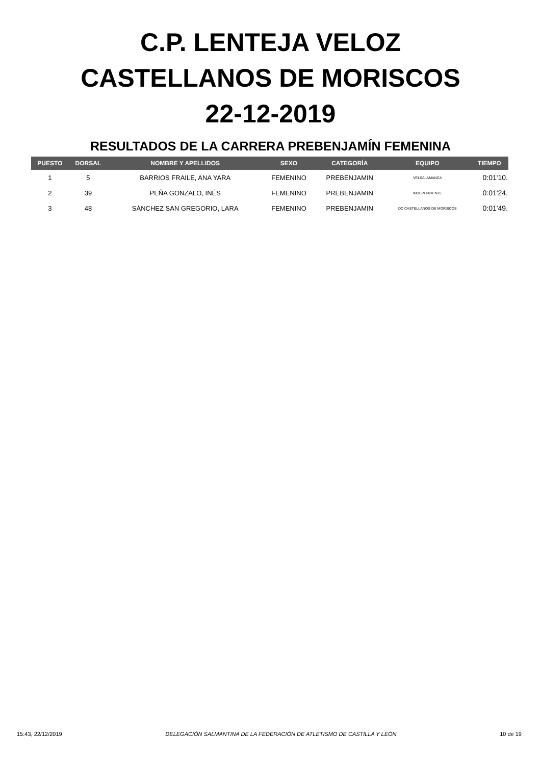C.P. LENTEJA VELOZ
CASTELLANOS DE MORISCOS
22-12-2019
RESULTADOS DE LA CARRERA PREBENJAMÍN FEMENINA
| PUESTO | DORSAL | NOMBRE Y APELLIDOS | SEXO | CATEGORÍA | EQUIPO | TIEMPO |
| --- | --- | --- | --- | --- | --- | --- |
| 1 | 5 | BARRIOS FRAILE, ANA YARA | FEMENINO | PREBENJAMIN | VELSALAMANCA | 0:01'10. |
| 2 | 39 | PEÑA GONZALO, INÉS | FEMENINO | PREBENJAMIN | INDEPENDIENTE | 0:01'24. |
| 3 | 48 | SÁNCHEZ SAN GREGORIO, LARA | FEMENINO | PREBENJAMIN | DC CASTELLANOS DE MORISCOS | 0:01'49. |
15:43, 22/12/2019 DELEGACIÓN SALMANTINA DE LA FEDERACIÓN DE ATLETISMO DE CASTILLA Y LEÓN 10 de 19